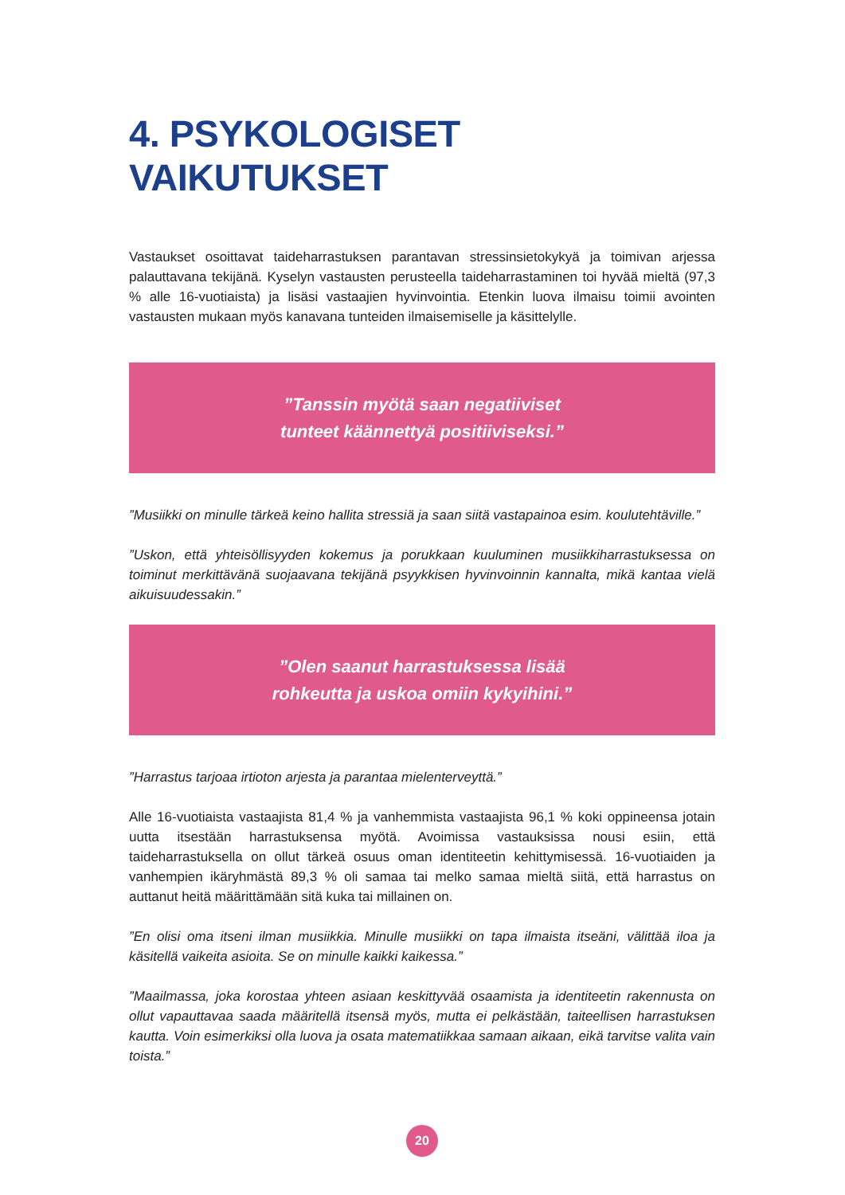4. PSYKOLOGISET VAIKUTUKSET
Vastaukset osoittavat taideharrastuksen parantavan stressinsietokykyä ja toimivan arjessa palauttavana tekijänä. Kyselyn vastausten perusteella taideharrastaminen toi hyvää mieltä (97,3 % alle 16-vuotiaista) ja lisäsi vastaajien hyvinvointia. Etenkin luova ilmaisu toimii avointen vastausten mukaan myös kanavana tunteiden ilmaisemiselle ja käsittelylle.
”Tanssin myötä saan negatiiviset
tunteet käännettyä positiiviseksi.”
”Musiikki on minulle tärkeä keino hallita stressiä ja saan siitä vastapainoa esim. koulutehtäville.”
”Uskon, että yhteisöllisyyden kokemus ja porukkaan kuuluminen musiikkiharrastuksessa on toiminut merkittävänä suojaavana tekijänä psyykkisen hyvinvoinnin kannalta, mikä kantaa vielä aikuisuudessakin.”
”Olen saanut harrastuksessa lisää
rohkeutta ja uskoa omiin kykyihini.”
”Harrastus tarjoaa irtioton arjesta ja parantaa mielenterveyttä.”
Alle 16-vuotiaista vastaajista 81,4 % ja vanhemmista vastaajista 96,1 % koki oppineensa jotain uutta itsestään harrastuksensa myötä. Avoimissa vastauksissa nousi esiin, että taideharrastuksella on ollut tärkeä osuus oman identiteetin kehittymisessä. 16-vuotiaiden ja vanhempien ikäryhmästä 89,3 % oli samaa tai melko samaa mieltä siitä, että harrastus on auttanut heitä määrittämään sitä kuka tai millainen on.
”En olisi oma itseni ilman musiikkia. Minulle musiikki on tapa ilmaista itseäni, välittää iloa ja käsitellä vaikeita asioita. Se on minulle kaikki kaikessa.”
”Maailmassa, joka korostaa yhteen asiaan keskittyvää osaamista ja identiteetin rakennusta on ollut vapauttavaa saada määritellä itsensä myös, mutta ei pelkästään, taiteellisen harrastuksen kautta. Voin esimerkiksi olla luova ja osata matematiikkaa samaan aikaan, eikä tarvitse valita vain toista.”
20